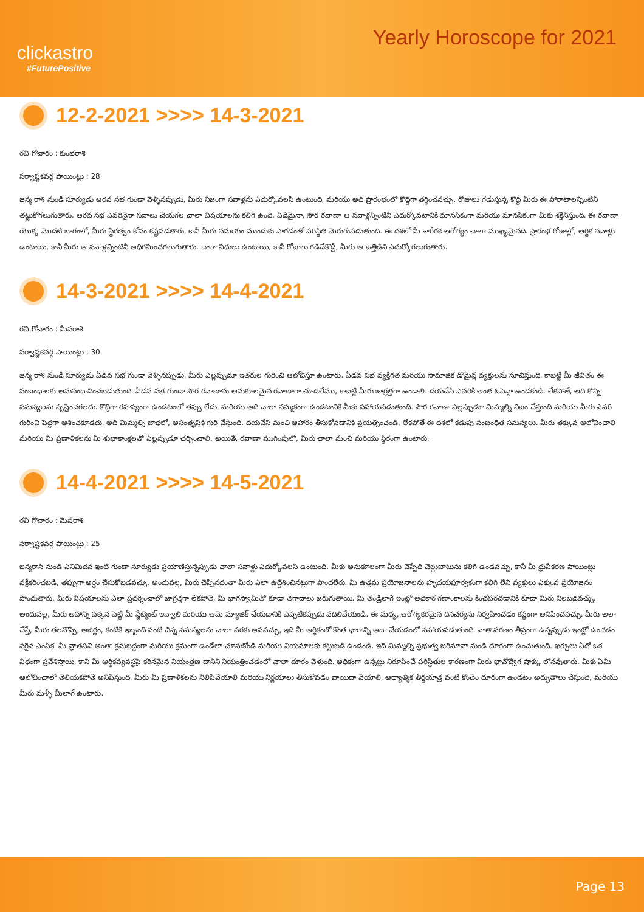clickastro
#FuturePositive
Yearly Horoscope for 2021
12-2-2021 >>>> 14-3-2021
రవి గోచారం : కుంభరాశి
సర్వాష్టకవర్గ పాయింట్లు : 28
జన్మ రాశి నుండి సూర్యుడు ఆరవ సభ గుండా వెళ్ళినప్పుడు, మీరు నిజంగా సవాళ్లను ఎదుర్కోవలసి ఉంటుంది, మరియు అది ప్రారంభంలో కొద్దిగా తగ్గించవచ్చు. రోజులు గడుస్తున్న కొద్దీ మీరు ఈ పోరాటాలన్నింటినీ తట్టుకోగలుగుతారు. ఆరవ సభ ఎవరినైనా సవాలు చేయగల చాలా విషయాలను కలిగి ఉంది. ఏదేమైనా, సౌర రవాణా ఆ సవాళ్లన్నింటినీ ఎదుర్కోవటానికి మానసికంగా మరియు మానసికంగా మీకు శక్తినిస్తుంది. ఈ రవాణా యొక్క మొదటి భాగంలో, మీరు స్థిరత్వం కోసం కష్టపడతారు, కానీ మీరు సమయం ముందుకు సాగడంతో పరిస్థితి మెరుగుపడుతుంది. ఈ దశలో మీ శారీరక ఆరోగ్యం చాలా ముఖ్యమైనది. ప్రారంభ రోజుల్లో, ఆర్థిక సవాళ్లు ఉంటాయి, కానీ మీరు ఆ సవాళ్లన్నింటినీ అధిగమించగలుగుతారు. చాలా విధులు ఉంటాయి, కానీ రోజులు గడిచేకొద్దీ, మీరు ఆ ఒత్తిడిని ఎదుర్కోగలుగుతారు.
14-3-2021 >>>> 14-4-2021
రవి గోచారం : మీనరాశి
సర్వాష్టకవర్గ పాయింట్లు : 30
జన్మ రాశి నుండి సూర్యుడు ఏడవ సభ గుండా వెళ్ళినప్పుడు, మీరు ఎల్లప్పుడూ ఇతరుల గురించి ఆలోచిస్తూ ఉంటారు. ఏడవ సభ వ్యక్తిగత మరియు సామాజిక డొమైన్ల వ్యక్తులను సూచిస్తుంది, కాబట్టి మీ జీవితం ఈ సంబంధాలకు అనుసంధానించబడుతుంది. ఏడవ సభ గుండా సౌర రవాణాను అనుకూలమైన రవాణాగా చూడలేము, కాబట్టి మీరు జాగ్రత్తగా ఉండాలి. దయచేసి ఎవరికీ అంత ఓపెన్గా ఉండకండి. లేకపోతే, అది కొన్ని సమస్యలను సృష్టించగలదు. కొద్దిగా రహస్యంగా ఉండటంలో తప్పు లేదు, మరియు అది చాలా నమ్మకంగా ఉండటానికి మీకు సహాయపడుతుంది. సౌర రవాణా ఎల్లప్పుడూ మిమ్మల్ని నిజం చేస్తుంది మరియు మీరు ఎవరి గురించి పెద్దగా ఆశించకూడదు. అది మిమ్మల్ని బాధలో, అసంతృప్తికి గురి చేస్తుంది. దయచేసి మంచి ఆహారం తీసుకోవడానికి ప్రయత్నించండి, లేకపోతే ఈ దశలో కడుపు సంబంధిత సమస్యలు. మీరు తక్కువ ఆలోచించాలి మరియు మీ ప్రణాళికలను మీ శుభాకాంక్షలతో ఎల్లప్పుడూ చర్చించాలి. అయితే, రవాణా ముగింపులో, మీరు చాలా మంచి మరియు స్థిరంగా ఉంటారు.
14-4-2021 >>>> 14-5-2021
రవి గోచారం : మేషరాశి
సర్వాష్టకవర్గ పాయింట్లు : 25
జన్మరాసి నుండి ఎనిమిదవ ఇంటి గుండా సూర్యుడు ప్రయాణిస్తున్నప్పుడు చాలా సవాళ్లు ఎదుర్కోవలసి ఉంటుంది. మీకు అనుకూలంగా మీరు చెప్పేది చెల్లుబాటును కలిగి ఉండవచ్చు, కానీ మీ ధ్రువీకరణ పాయింట్లు వక్రీకరించబడి, తప్పుగా అర్థం చేసుకోబడవచ్చు. అందువల్ల, మీరు చెప్పినదంతా మీరు ఎలా ఉద్దేశించినట్లుగా పొందలేరు. మీ ఉత్తమ ప్రయోజనాలను హృదయపూర్వకంగా కలిగి లేని వ్యక్తులు ఎక్కువ ప్రయోజనం పొందుతారు. మీరు విషయాలను ఎలా ప్రదర్శించాలో జాగ్రత్తగా లేకపోతే, మీ భాగస్వామితో కూడా తగాదాలు జరుగుతాయి. మీ తండ్రిలాగే ఇంట్లో అధికార గణాంకాలను కించపరచడానికి కూడా మీరు నిలబడవచ్చు. అందువల్ల, మీరు అహాన్ని పక్కన పెట్టి మీ స్టేట్మెంట్ ఇవ్వాలి మరియు ఆమె మ్యాజిక్ చేయడానికి ఎప్పటికప్పుడు వదిలివేయండి. ఈ మధ్య, ఆరోగ్యకరమైన దినచర్యను నిర్వహించడం కష్టంగా అనిపించవచ్చు. మీరు అలా చేస్తే, మీరు తలనొప్పి, అజీర్ణం, కంటికి ఇబ్బంది వంటి చిన్న సమస్యలను చాలా వరకు ఆపవచ్చు, ఇది మీ ఆర్థికంలో కొంత భాగాన్ని ఆదా చేయడంలో సహాయపడుతుంది. వాతావరణం తీవ్రంగా ఉన్నప్పుడు ఇంట్లో ఉంచడం సరైన ఎంపిక. మీ వ్రాతపని అంతా క్రమబద్ధంగా మరియు క్రమంగా ఉండేలా చూసుకోండి మరియు నియమాలకు కట్టుబడి ఉండండి. ఇది మిమ్మల్ని ప్రభుత్వ జరిమానా నుండి దూరంగా ఉంచుతుంది. ఖర్చులు ఏదో ఒక విధంగా ప్రవేశిస్తాయి, కానీ మీ ఆర్థికవ్యవస్థపై కఠినమైన నియంత్రణ దానిని నియంత్రించడంలో చాలా దూరం వెళ్తుంది. అధికంగా ఉన్నట్లు నిరూపించే పరిస్థితుల కారణంగా మీరు భావోద్వేగ షాక్కు లోనవుతారు. మీకు ఏమి ఆలోచించాలో తెలియకపోతే అనిపిస్తుంది. మీరు మీ ప్రణాళికలను నిలిపివేయాలి మరియు నిర్ణయాలు తీసుకోవడం వాయిదా వేయాలి. ఆధ్యాత్మిక తీర్థయాత్ర వంటి కొంచెం దూరంగా ఉండటం అద్భుతాలు చేస్తుంది, మరియు మీరు మళ్ళీ మీలాగే ఉంటారు.
Page 13